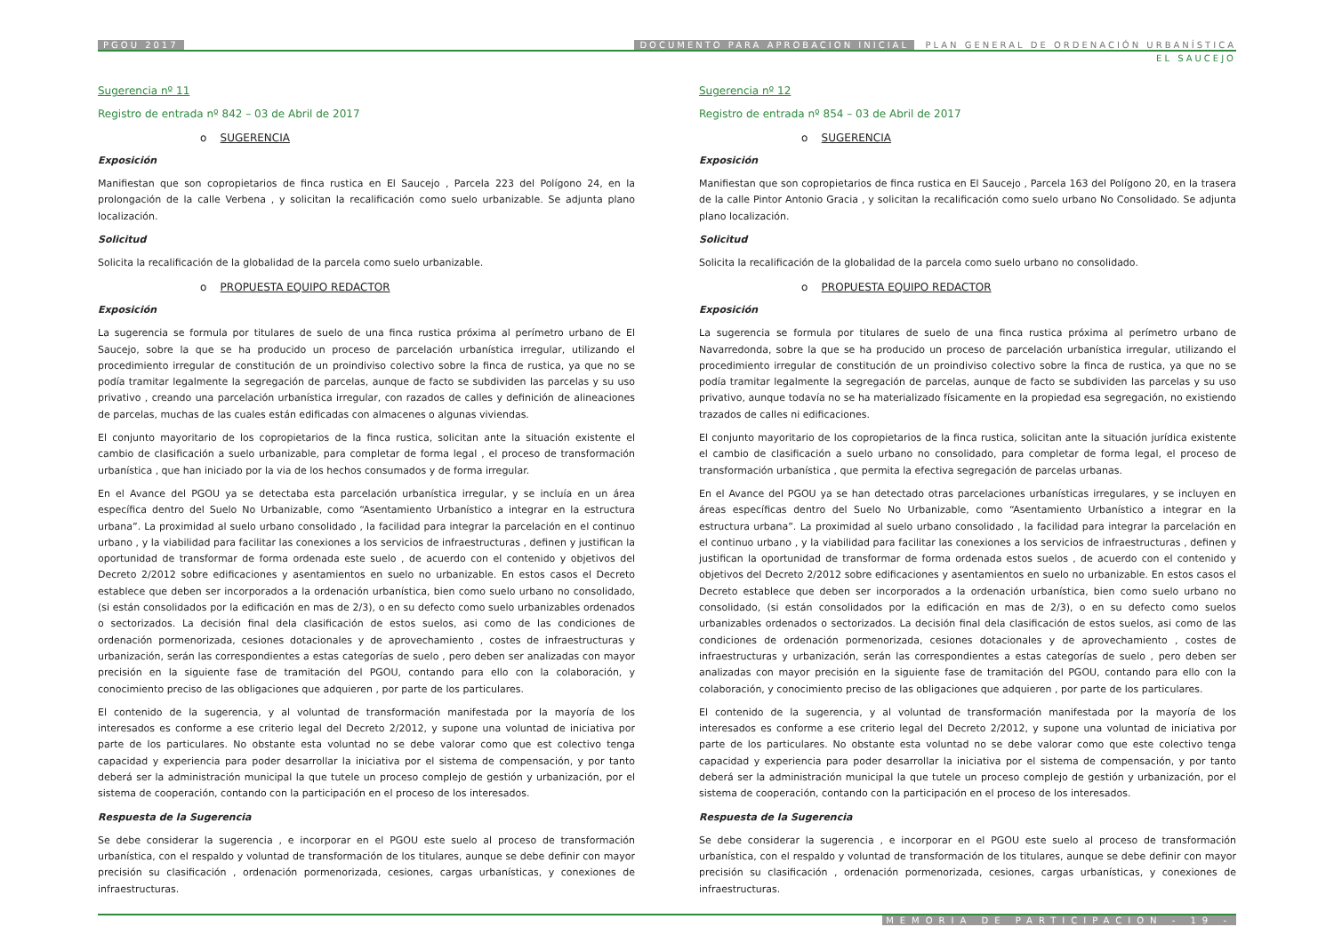PGOU 2017 DOCUMENTO PARA APROBACION INICIAL PLAN GENERAL DE ORDENACIÓN URBANÍSTICA
EL SAUCEJO
Sugerencia nº 11
Registro de entrada nº 842 – 03 de Abril de 2017
o SUGERENCIA
Exposición
Manifiestan que son copropietarios de finca rustica en El Saucejo , Parcela 223 del Polígono 24, en la prolongación de la calle Verbena , y solicitan la recalificación como suelo urbanizable. Se adjunta plano localización.
Solicitud
Solicita la recalificación de la globalidad de la parcela como suelo urbanizable.
o PROPUESTA EQUIPO REDACTOR
Exposición
La sugerencia se formula por titulares de suelo de una finca rustica próxima al perímetro urbano de El Saucejo, sobre la que se ha producido un proceso de parcelación urbanística irregular, utilizando el procedimiento irregular de constitución de un proindiviso colectivo sobre la finca de rustica, ya que no se podía tramitar legalmente la segregación de parcelas, aunque de facto se subdividen las parcelas y su uso privativo , creando una parcelación urbanística irregular, con razados de calles y definición de alineaciones de parcelas, muchas de las cuales están edificadas con almacenes o algunas viviendas.
El conjunto mayoritario de los copropietarios de la finca rustica, solicitan ante la situación existente el cambio de clasificación a suelo urbanizable, para completar de forma legal , el proceso de transformación urbanística , que han iniciado por la via de los hechos consumados y de forma irregular.
En el Avance del PGOU ya se detectaba esta parcelación urbanística irregular, y se incluía en un área específica dentro del Suelo No Urbanizable, como “Asentamiento Urbanístico a integrar en la estructura urbana”. La proximidad al suelo urbano consolidado , la facilidad para integrar la parcelación en el continuo urbano , y la viabilidad para facilitar las conexiones a los servicios de infraestructuras , definen y justifican la oportunidad de transformar de forma ordenada este suelo , de acuerdo con el contenido y objetivos del Decreto 2/2012 sobre edificaciones y asentamientos en suelo no urbanizable. En estos casos el Decreto establece que deben ser incorporados a la ordenación urbanística, bien como suelo urbano no consolidado, (si están consolidados por la edificación en mas de 2/3), o en su defecto como suelo urbanizables ordenados o sectorizados. La decisión final dela clasificación de estos suelos, asi como de las condiciones de ordenación pormenorizada, cesiones dotacionales y de aprovechamiento , costes de infraestructuras y urbanización, serán las correspondientes a estas categorías de suelo , pero deben ser analizadas con mayor precisión en la siguiente fase de tramitación del PGOU, contando para ello con la colaboración, y conocimiento preciso de las obligaciones que adquieren , por parte de los particulares.
El contenido de la sugerencia, y al voluntad de transformación manifestada por la mayoría de los interesados es conforme a ese criterio legal del Decreto 2/2012, y supone una voluntad de iniciativa por parte de los particulares. No obstante esta voluntad no se debe valorar como que est colectivo tenga capacidad y experiencia para poder desarrollar la iniciativa por el sistema de compensación, y por tanto deberá ser la administración municipal la que tutele un proceso complejo de gestión y urbanización, por el sistema de cooperación, contando con la participación en el proceso de los interesados.
Respuesta de la Sugerencia
Se debe considerar la sugerencia , e incorporar en el PGOU este suelo al proceso de transformación urbanística, con el respaldo y voluntad de transformación de los titulares, aunque se debe definir con mayor precisión su clasificación , ordenación pormenorizada, cesiones, cargas urbanísticas, y conexiones de infraestructuras.
Sugerencia nº 12
Registro de entrada nº 854 – 03 de Abril de 2017
o SUGERENCIA
Exposición
Manifiestan que son copropietarios de finca rustica en El Saucejo , Parcela 163 del Polígono 20, en la trasera de la calle Pintor Antonio Gracia , y solicitan la recalificación como suelo urbano No Consolidado. Se adjunta plano localización.
Solicitud
Solicita la recalificación de la globalidad de la parcela como suelo urbano no consolidado.
o PROPUESTA EQUIPO REDACTOR
Exposición
La sugerencia se formula por titulares de suelo de una finca rustica próxima al perímetro urbano de Navarredonda, sobre la que se ha producido un proceso de parcelación urbanística irregular, utilizando el procedimiento irregular de constitución de un proindiviso colectivo sobre la finca de rustica, ya que no se podía tramitar legalmente la segregación de parcelas, aunque de facto se subdividen las parcelas y su uso privativo, aunque todavía no se ha materializado físicamente en la propiedad esa segregación, no existiendo trazados de calles ni edificaciones.
El conjunto mayoritario de los copropietarios de la finca rustica, solicitan ante la situación jurídica existente el cambio de clasificación a suelo urbano no consolidado, para completar de forma legal, el proceso de transformación urbanística , que permita la efectiva segregación de parcelas urbanas.
En el Avance del PGOU ya se han detectado otras parcelaciones urbanísticas irregulares, y se incluyen en áreas específicas dentro del Suelo No Urbanizable, como “Asentamiento Urbanístico a integrar en la estructura urbana”. La proximidad al suelo urbano consolidado , la facilidad para integrar la parcelación en el continuo urbano , y la viabilidad para facilitar las conexiones a los servicios de infraestructuras , definen y justifican la oportunidad de transformar de forma ordenada estos suelos , de acuerdo con el contenido y objetivos del Decreto 2/2012 sobre edificaciones y asentamientos en suelo no urbanizable. En estos casos el Decreto establece que deben ser incorporados a la ordenación urbanística, bien como suelo urbano no consolidado, (si están consolidados por la edificación en mas de 2/3), o en su defecto como suelos urbanizables ordenados o sectorizados. La decisión final dela clasificación de estos suelos, asi como de las condiciones de ordenación pormenorizada, cesiones dotacionales y de aprovechamiento , costes de infraestructuras y urbanización, serán las correspondientes a estas categorías de suelo , pero deben ser analizadas con mayor precisión en la siguiente fase de tramitación del PGOU, contando para ello con la colaboración, y conocimiento preciso de las obligaciones que adquieren , por parte de los particulares.
El contenido de la sugerencia, y al voluntad de transformación manifestada por la mayoría de los interesados es conforme a ese criterio legal del Decreto 2/2012, y supone una voluntad de iniciativa por parte de los particulares. No obstante esta voluntad no se debe valorar como que este colectivo tenga capacidad y experiencia para poder desarrollar la iniciativa por el sistema de compensación, y por tanto deberá ser la administración municipal la que tutele un proceso complejo de gestión y urbanización, por el sistema de cooperación, contando con la participación en el proceso de los interesados.
Respuesta de la Sugerencia
Se debe considerar la sugerencia , e incorporar en el PGOU este suelo al proceso de transformación urbanística, con el respaldo y voluntad de transformación de los titulares, aunque se debe definir con mayor precisión su clasificación , ordenación pormenorizada, cesiones, cargas urbanísticas, y conexiones de infraestructuras.
MEMORIA DE PARTICIPACION - 19 -